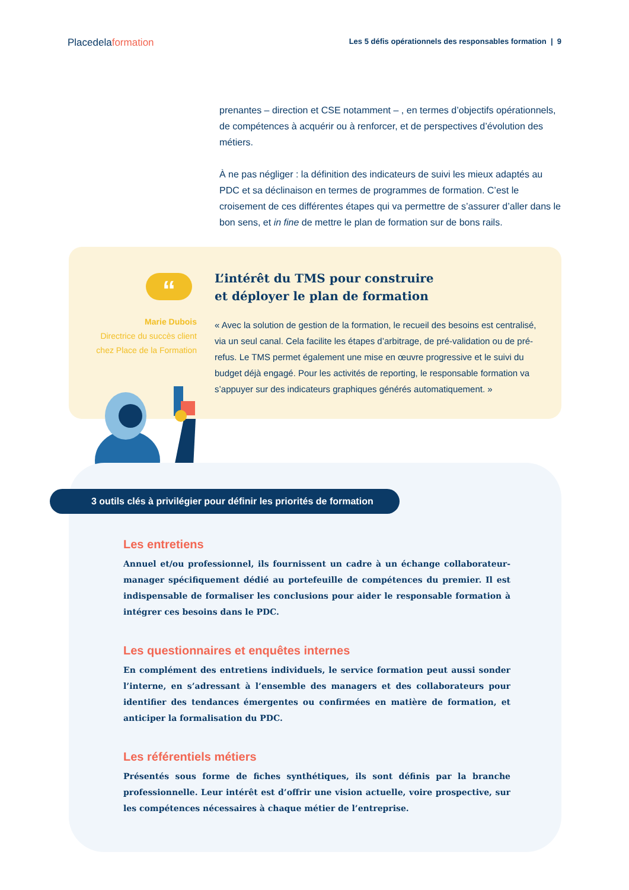Placedelaformation Les 5 défis opérationnels des responsables formation | 9
prenantes – direction et CSE notamment – , en termes d’objectifs opérationnels, de compétences à acquérir ou à renforcer, et de perspectives d’évolution des métiers.
À ne pas négliger : la définition des indicateurs de suivi les mieux adaptés au PDC et sa déclinaison en termes de programmes de formation. C’est le croisement de ces différentes étapes qui va permettre de s’assurer d’aller dans le bon sens, et in fine de mettre le plan de formation sur de bons rails.
“
Marie Dubois
Directrice du succès client
chez Place de la Formation
L’intérêt du TMS pour construire
et déployer le plan de formation
« Avec la solution de gestion de la formation, le recueil des besoins est centralisé, via un seul canal. Cela facilite les étapes d’arbitrage, de pré-validation ou de pré-refus. Le TMS permet également une mise en œuvre progressive et le suivi du budget déjà engagé. Pour les activités de reporting, le responsable formation va s’appuyer sur des indicateurs graphiques générés automatiquement. »
3 outils clés à privilégier pour définir les priorités de formation
Les entretiens
Annuel et/ou professionnel, ils fournissent un cadre à un échange collaborateur-manager spécifiquement dédié au portefeuille de compétences du premier. Il est indispensable de formaliser les conclusions pour aider le responsable formation à intégrer ces besoins dans le PDC.
Les questionnaires et enquêtes internes
En complément des entretiens individuels, le service formation peut aussi sonder l’interne, en s’adressant à l’ensemble des managers et des collaborateurs pour identifier des tendances émergentes ou confirmées en matière de formation, et anticiper la formalisation du PDC.
Les référentiels métiers
Présentés sous forme de fiches synthétiques, ils sont définis par la branche professionnelle. Leur intérêt est d’offrir une vision actuelle, voire prospective, sur les compétences nécessaires à chaque métier de l’entreprise.